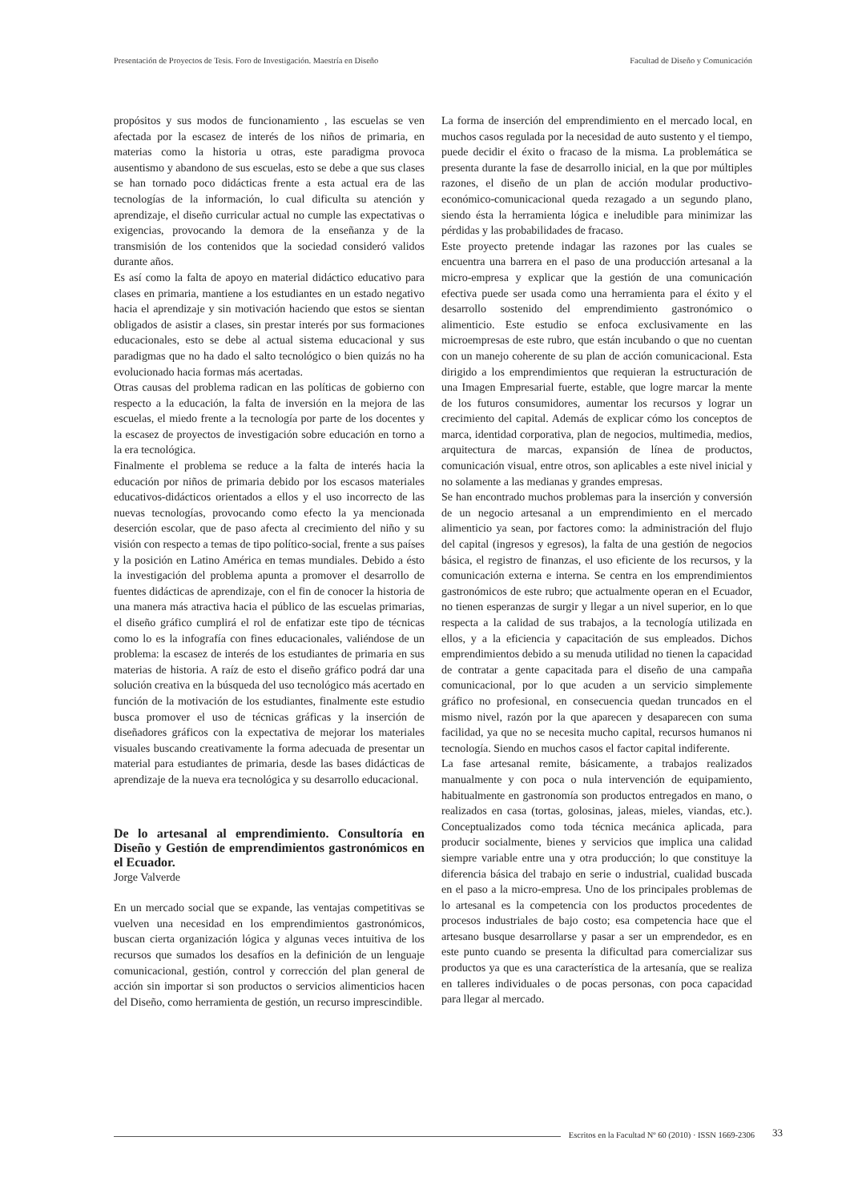Presentación de Proyectos de Tesis. Foro de Investigación. Maestría en Diseño Facultad de Diseño y Comunicación
propósitos y sus modos de funcionamiento , las escuelas se ven afectada por la escasez de interés de los niños de primaria, en materias como la historia u otras, este paradigma provoca ausentismo y abandono de sus escuelas, esto se debe a que sus clases se han tornado poco didácticas frente a esta actual era de las tecnologías de la información, lo cual dificulta su atención y aprendizaje, el diseño curricular actual no cumple las expectativas o exigencias, provocando la demora de la enseñanza y de la transmisión de los contenidos que la sociedad consideró validos durante años.
Es así como la falta de apoyo en material didáctico educativo para clases en primaria, mantiene a los estudiantes en un estado negativo hacia el aprendizaje y sin motivación haciendo que estos se sientan obligados de asistir a clases, sin prestar interés por sus formaciones educacionales, esto se debe al actual sistema educacional y sus paradigmas que no ha dado el salto tecnológico o bien quizás no ha evolucionado hacia formas más acertadas.
Otras causas del problema radican en las políticas de gobierno con respecto a la educación, la falta de inversión en la mejora de las escuelas, el miedo frente a la tecnología por parte de los docentes y la escasez de proyectos de investigación sobre educación en torno a la era tecnológica.
Finalmente el problema se reduce a la falta de interés hacia la educación por niños de primaria debido por los escasos materiales educativos-didácticos orientados a ellos y el uso incorrecto de las nuevas tecnologías, provocando como efecto la ya mencionada deserción escolar, que de paso afecta al crecimiento del niño y su visión con respecto a temas de tipo político-social, frente a sus países y la posición en Latino América en temas mundiales. Debido a ésto la investigación del problema apunta a promover el desarrollo de fuentes didácticas de aprendizaje, con el fin de conocer la historia de una manera más atractiva hacia el público de las escuelas primarias, el diseño gráfico cumplirá el rol de enfatizar este tipo de técnicas como lo es la infografía con fines educacionales, valiéndose de un problema: la escasez de interés de los estudiantes de primaria en sus materias de historia. A raíz de esto el diseño gráfico podrá dar una solución creativa en la búsqueda del uso tecnológico más acertado en función de la motivación de los estudiantes, finalmente este estudio busca promover el uso de técnicas gráficas y la inserción de diseñadores gráficos con la expectativa de mejorar los materiales visuales buscando creativamente la forma adecuada de presentar un material para estudiantes de primaria, desde las bases didácticas de aprendizaje de la nueva era tecnológica y su desarrollo educacional.
De lo artesanal al emprendimiento. Consultoría en Diseño y Gestión de emprendimientos gastronómicos en el Ecuador.
Jorge Valverde
En un mercado social que se expande, las ventajas competitivas se vuelven una necesidad en los emprendimientos gastronómicos, buscan cierta organización lógica y algunas veces intuitiva de los recursos que sumados los desafíos en la definición de un lenguaje comunicacional, gestión, control y corrección del plan general de acción sin importar si son productos o servicios alimenticios hacen del Diseño, como herramienta de gestión, un recurso imprescindible.
La forma de inserción del emprendimiento en el mercado local, en muchos casos regulada por la necesidad de auto sustento y el tiempo, puede decidir el éxito o fracaso de la misma. La problemática se presenta durante la fase de desarrollo inicial, en la que por múltiples razones, el diseño de un plan de acción modular productivo-económico-comunicacional queda rezagado a un segundo plano, siendo ésta la herramienta lógica e ineludible para minimizar las pérdidas y las probabilidades de fracaso.
Este proyecto pretende indagar las razones por las cuales se encuentra una barrera en el paso de una producción artesanal a la micro-empresa y explicar que la gestión de una comunicación efectiva puede ser usada como una herramienta para el éxito y el desarrollo sostenido del emprendimiento gastronómico o alimenticio. Este estudio se enfoca exclusivamente en las microempresas de este rubro, que están incubando o que no cuentan con un manejo coherente de su plan de acción comunicacional. Esta dirigido a los emprendimientos que requieran la estructuración de una Imagen Empresarial fuerte, estable, que logre marcar la mente de los futuros consumidores, aumentar los recursos y lograr un crecimiento del capital. Además de explicar cómo los conceptos de marca, identidad corporativa, plan de negocios, multimedia, medios, arquitectura de marcas, expansión de línea de productos, comunicación visual, entre otros, son aplicables a este nivel inicial y no solamente a las medianas y grandes empresas.
Se han encontrado muchos problemas para la inserción y conversión de un negocio artesanal a un emprendimiento en el mercado alimenticio ya sean, por factores como: la administración del flujo del capital (ingresos y egresos), la falta de una gestión de negocios básica, el registro de finanzas, el uso eficiente de los recursos, y la comunicación externa e interna. Se centra en los emprendimientos gastronómicos de este rubro; que actualmente operan en el Ecuador, no tienen esperanzas de surgir y llegar a un nivel superior, en lo que respecta a la calidad de sus trabajos, a la tecnología utilizada en ellos, y a la eficiencia y capacitación de sus empleados. Dichos emprendimientos debido a su menuda utilidad no tienen la capacidad de contratar a gente capacitada para el diseño de una campaña comunicacional, por lo que acuden a un servicio simplemente gráfico no profesional, en consecuencia quedan truncados en el mismo nivel, razón por la que aparecen y desaparecen con suma facilidad, ya que no se necesita mucho capital, recursos humanos ni tecnología. Siendo en muchos casos el factor capital indiferente.
La fase artesanal remite, básicamente, a trabajos realizados manualmente y con poca o nula intervención de equipamiento, habitualmente en gastronomía son productos entregados en mano, o realizados en casa (tortas, golosinas, jaleas, mieles, viandas, etc.). Conceptualizados como toda técnica mecánica aplicada, para producir socialmente, bienes y servicios que implica una calidad siempre variable entre una y otra producción; lo que constituye la diferencia básica del trabajo en serie o industrial, cualidad buscada en el paso a la micro-empresa. Uno de los principales problemas de lo artesanal es la competencia con los productos procedentes de procesos industriales de bajo costo; esa competencia hace que el artesano busque desarrollarse y pasar a ser un emprendedor, es en este punto cuando se presenta la dificultad para comercializar sus productos ya que es una característica de la artesanía, que se realiza en talleres individuales o de pocas personas, con poca capacidad para llegar al mercado.
Escritos en la Facultad Nº 60 (2010) · ISSN 1669-2306 33